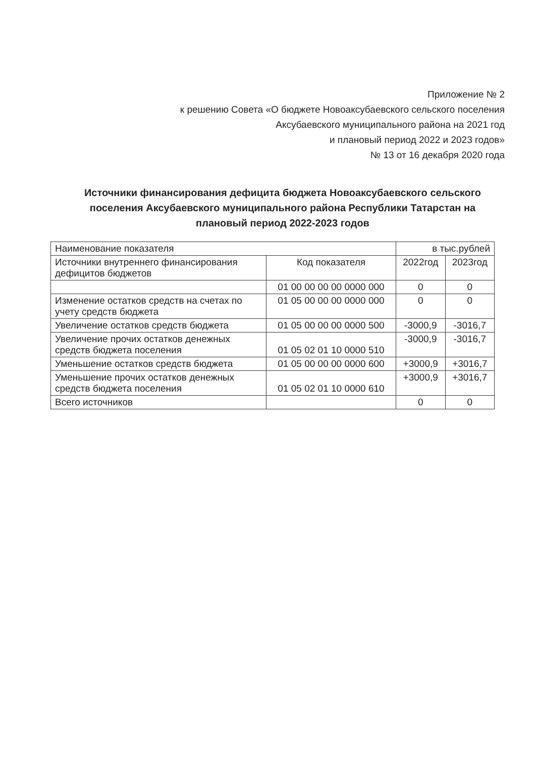Приложение № 2
к решению Совета «О бюджете Новоаксубаевского сельского поселения
Аксубаевского муниципального района на 2021 год
и плановый период 2022 и 2023 годов»
№ 13 от 16 декабря 2020 года
Источники финансирования дефицита бюджета Новоаксубаевского сельского поселения Аксубаевского муниципального района Республики Татарстан на плановый период 2022-2023 годов
| Наименование показателя | | в тыс.рублей | |
| --- | --- | --- | --- |
| Источники внутреннего финансирования дефицитов бюджетов | Код показателя | 2022год | 2023год |
| | 01 00 00 00 00 0000 000 | 0 | 0 |
| Изменение остатков средств на счетах по учету средств бюджета | 01 05 00 00 00 0000 000 | 0 | 0 |
| Увеличение остатков средств бюджета | 01 05 00 00 00 0000 500 | -3000,9 | -3016,7 |
| Увеличение прочих остатков денежных средств бюджета поселения | 01 05 02 01 10 0000 510 | -3000,9 | -3016,7 |
| Уменьшение остатков средств бюджета | 01 05 00 00 00 0000 600 | +3000,9 | +3016,7 |
| Уменьшение прочих остатков денежных средств бюджета поселения | 01 05 02 01 10 0000 610 | +3000,9 | +3016,7 |
| Всего источников | | 0 | 0 |